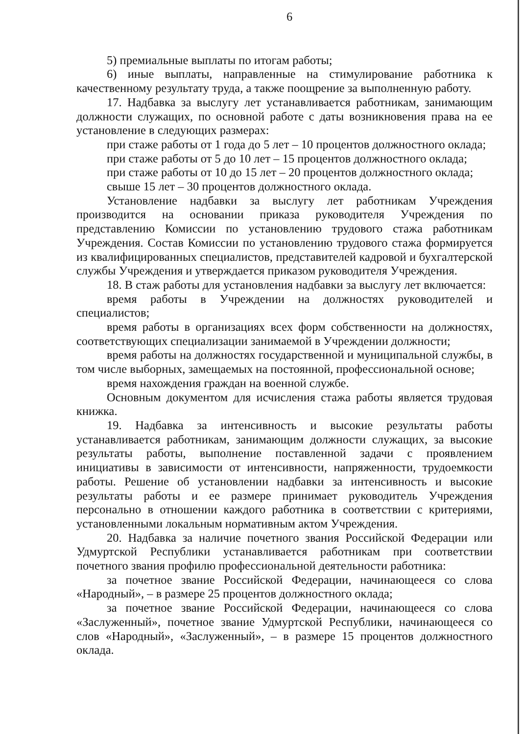6
5) премиальные выплаты по итогам работы;
6) иные выплаты, направленные на стимулирование работника к качественному результату труда, а также поощрение за выполненную работу.
17. Надбавка за выслугу лет устанавливается работникам, занимающим должности служащих, по основной работе с даты возникновения права на ее установление в следующих размерах:
при стаже работы от 1 года до 5 лет – 10 процентов должностного оклада;
при стаже работы от 5 до 10 лет – 15 процентов должностного оклада;
при стаже работы от 10 до 15 лет – 20 процентов должностного оклада;
свыше 15 лет – 30 процентов должностного оклада.
Установление надбавки за выслугу лет работникам Учреждения производится на основании приказа руководителя Учреждения по представлению Комиссии по установлению трудового стажа работникам Учреждения. Состав Комиссии по установлению трудового стажа формируется из квалифицированных специалистов, представителей кадровой и бухгалтерской службы Учреждения и утверждается приказом руководителя Учреждения.
18. В стаж работы для установления надбавки за выслугу лет включается:
время работы в Учреждении на должностях руководителей и специалистов;
время работы в организациях всех форм собственности на должностях, соответствующих специализации занимаемой в Учреждении должности;
время работы на должностях государственной и муниципальной службы, в том числе выборных, замещаемых на постоянной, профессиональной основе;
время нахождения граждан на военной службе.
Основным документом для исчисления стажа работы является трудовая книжка.
19. Надбавка за интенсивность и высокие результаты работы устанавливается работникам, занимающим должности служащих, за высокие результаты работы, выполнение поставленной задачи с проявлением инициативы в зависимости от интенсивности, напряженности, трудоемкости работы. Решение об установлении надбавки за интенсивность и высокие результаты работы и ее размере принимает руководитель Учреждения персонально в отношении каждого работника в соответствии с критериями, установленными локальным нормативным актом Учреждения.
20. Надбавка за наличие почетного звания Российской Федерации или Удмуртской Республики устанавливается работникам при соответствии почетного звания профилю профессиональной деятельности работника:
за почетное звание Российской Федерации, начинающееся со слова «Народный», – в размере 25 процентов должностного оклада;
за почетное звание Российской Федерации, начинающееся со слова «Заслуженный», почетное звание Удмуртской Республики, начинающееся со слов «Народный», «Заслуженный», – в размере 15 процентов должностного оклада.